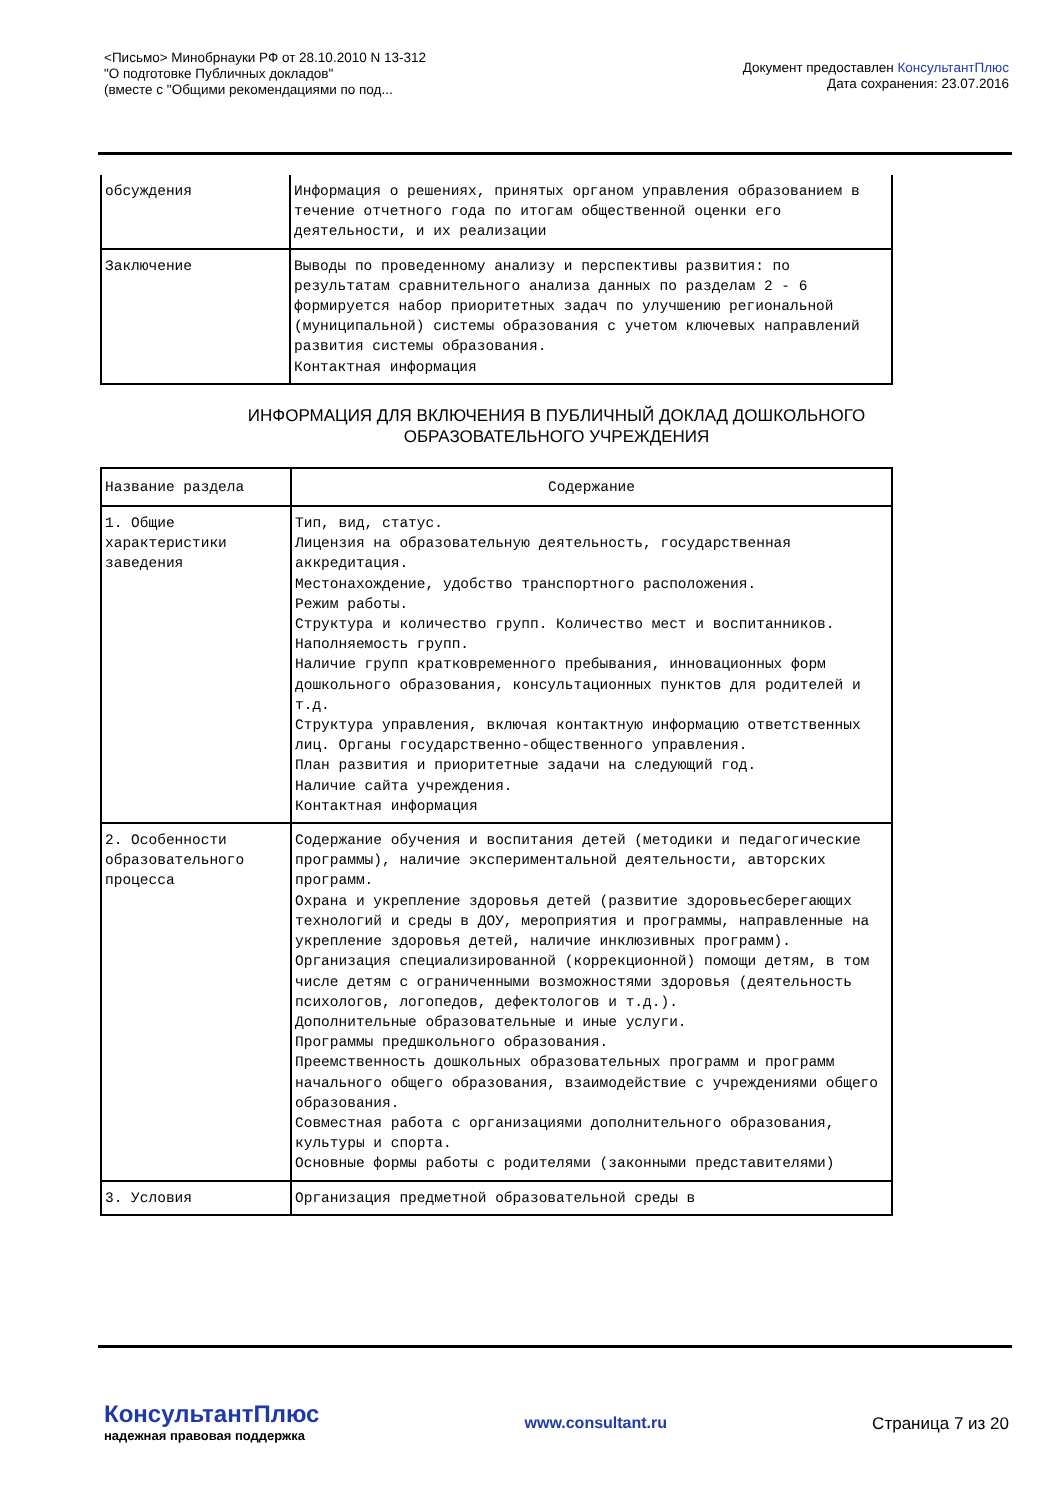<Письмо> Минобрнауки РФ от 28.10.2010 N 13-312
"О подготовке Публичных докладов"
(вместе с "Общими рекомендациями по под...
Документ предоставлен КонсультантПлюс
Дата сохранения: 23.07.2016
| обсуждения | Информация о решениях, принятых органом управления образованием в течение отчетного года по итогам общественной оценки его деятельности, и их реализации |
| Заключение | Выводы по проведенному анализу и перспективы развития: по результатам сравнительного анализа данных по разделам 2 - 6 формируется набор приоритетных задач по улучшению региональной (муниципальной) системы образования с учетом ключевых направлений развития системы образования. Контактная информация |
ИНФОРМАЦИЯ ДЛЯ ВКЛЮЧЕНИЯ В ПУБЛИЧНЫЙ ДОКЛАД ДОШКОЛЬНОГО
ОБРАЗОВАТЕЛЬНОГО УЧРЕЖДЕНИЯ
| Название раздела | Содержание |
| --- | --- |
| 1. Общие характеристики заведения | Тип, вид, статус. Лицензия на образовательную деятельность, государственная аккредитация. Местонахождение, удобство транспортного расположения. Режим работы. Структура и количество групп. Количество мест и воспитанников. Наполняемость групп. Наличие групп кратковременного пребывания, инновационных форм дошкольного образования, консультационных пунктов для родителей и т.д. Структура управления, включая контактную информацию ответственных лиц. Органы государственно-общественного управления. План развития и приоритетные задачи на следующий год. Наличие сайта учреждения. Контактная информация |
| 2. Особенности образовательного процесса | Содержание обучения и воспитания детей (методики и педагогические программы), наличие экспериментальной деятельности, авторских программ. Охрана и укрепление здоровья детей (развитие здоровьесберегающих технологий и среды в ДОУ, мероприятия и программы, направленные на укрепление здоровья детей, наличие инклюзивных программ). Организация специализированной (коррекционной) помощи детям, в том числе детям с ограниченными возможностями здоровья (деятельность психологов, логопедов, дефектологов и т.д.). Дополнительные образовательные и иные услуги. Программы предшкольного образования. Преемственность дошкольных образовательных программ и программ начального общего образования, взаимодействие с учреждениями общего образования. Совместная работа с организациями дополнительного образования, культуры и спорта. Основные формы работы с родителями (законными представителями) |
| 3. Условия | Организация предметной образовательной среды в |
КонсультантПлюс
надежная правовая поддержка
www.consultant.ru Страница 7 из 20